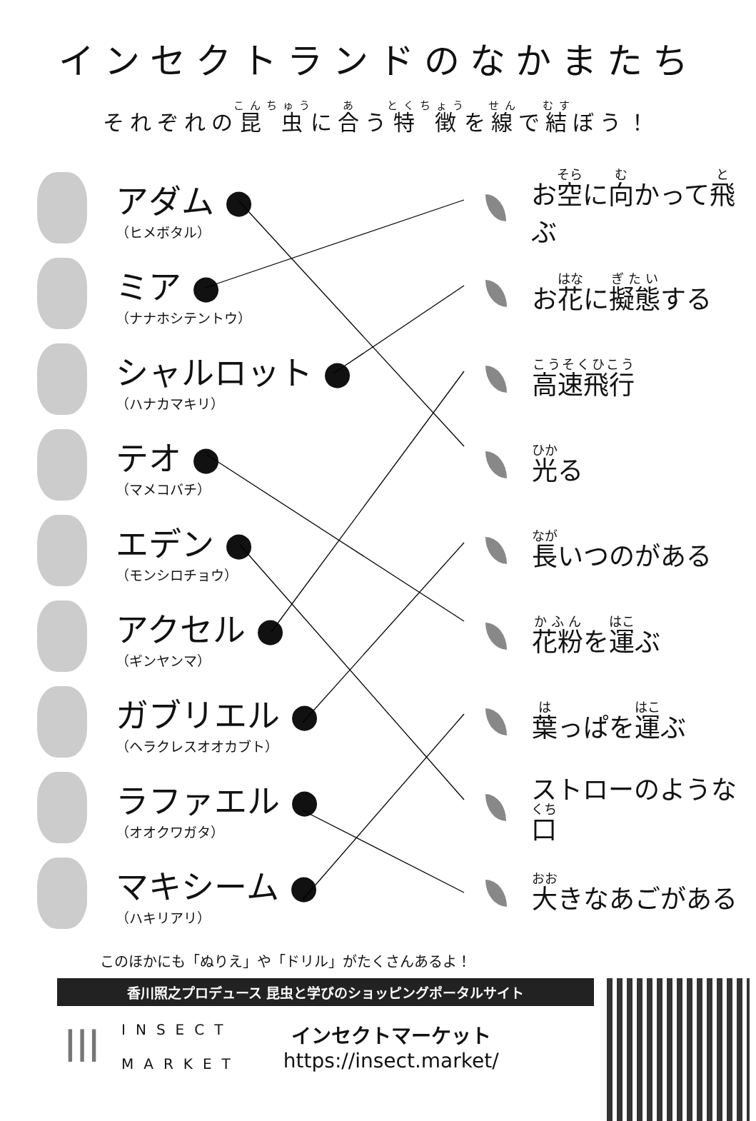インセクトランドのなかまたち
それぞれの昆虫に合う特徴を線で結ぼう！
アダム ●
（ヒメボタル）
ミア ●
（ナナホシテントウ）
シャルロット ●
（ハナカマキリ）
テオ ●
（マメコバチ）
エデン ●
（モンシロチョウ）
アクセル ●
（ギンヤンマ）
ガブリエル ●
（ヘラクレスオオカブト）
ラファエル ●
（オオクワガタ）
マキシーム ●
（ハキリアリ）
お空に向かって飛ぶ
お花に擬態する
高速飛行
光る
長いつのがある
花粉を運ぶ
葉っぱを運ぶ
ストローのような口
大きなあごがある
このほかにも「ぬりえ」や「ドリル」がたくさんあるよ！
香川照之プロデュース 昆虫と学びのショッピングポータルサイト
lll
INSECT
MARKET
インセクトマーケット
https://insect.market/